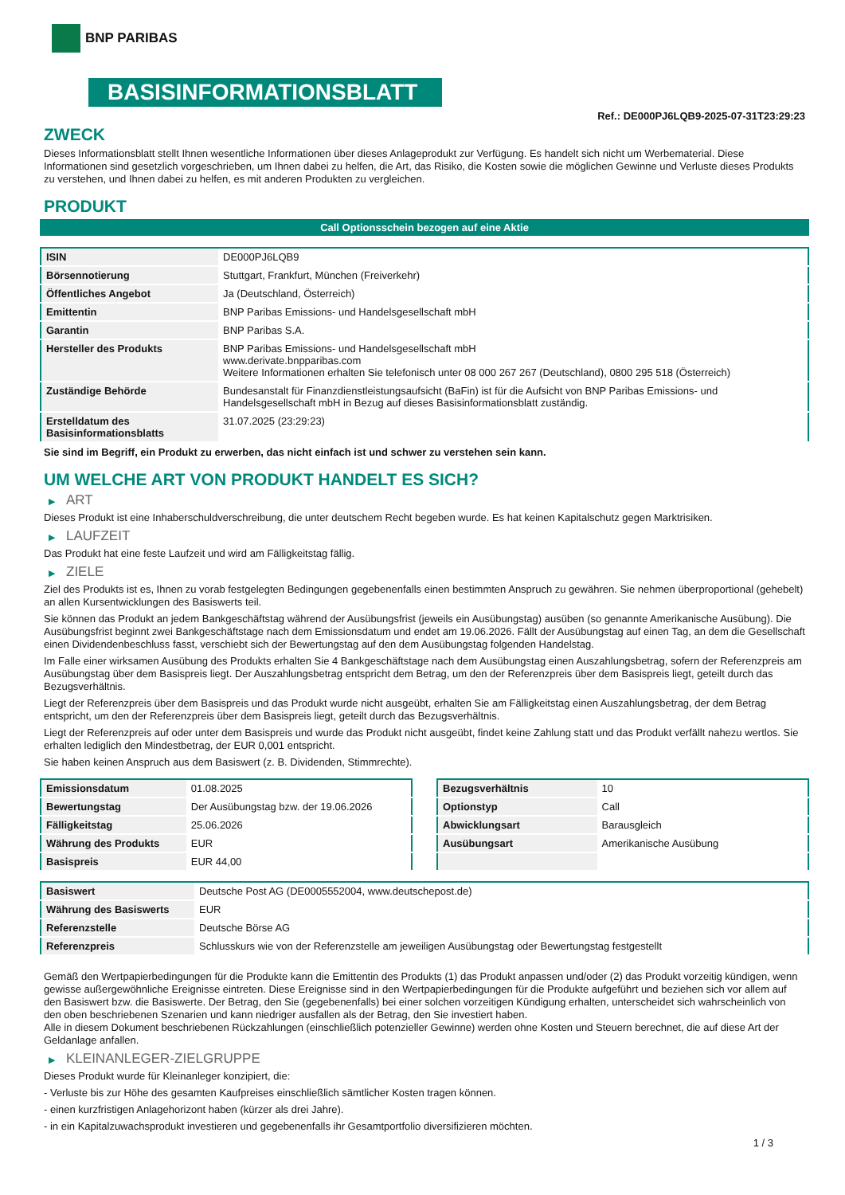BNP PARIBAS
BASISINFORMATIONSBLATT
Ref.: DE000PJ6LQB9-2025-07-31T23:29:23
ZWECK
Dieses Informationsblatt stellt Ihnen wesentliche Informationen über dieses Anlageprodukt zur Verfügung. Es handelt sich nicht um Werbematerial. Diese Informationen sind gesetzlich vorgeschrieben, um Ihnen dabei zu helfen, die Art, das Risiko, die Kosten sowie die möglichen Gewinne und Verluste dieses Produkts zu verstehen, und Ihnen dabei zu helfen, es mit anderen Produkten zu vergleichen.
PRODUKT
Call Optionsschein bezogen auf eine Aktie
| ISIN | DE000PJ6LQB9 |
| Börsennotierung | Stuttgart, Frankfurt, München (Freiverkehr) |
| Öffentliches Angebot | Ja (Deutschland, Österreich) |
| Emittentin | BNP Paribas Emissions- und Handelsgesellschaft mbH |
| Garantin | BNP Paribas S.A. |
| Hersteller des Produkts | BNP Paribas Emissions- und Handelsgesellschaft mbH www.derivate.bnpparibas.com Weitere Informationen erhalten Sie telefonisch unter 08 000 267 267 (Deutschland), 0800 295 518 (Österreich) |
| Zuständige Behörde | Bundesanstalt für Finanzdienstleistungsaufsicht (BaFin) ist für die Aufsicht von BNP Paribas Emissions- und Handelsgesellschaft mbH in Bezug auf dieses Basisinformationsblatt zuständig. |
| Erstelldatum des Basisinformationsblatts | 31.07.2025 (23:29:23) |
Sie sind im Begriff, ein Produkt zu erwerben, das nicht einfach ist und schwer zu verstehen sein kann.
UM WELCHE ART VON PRODUKT HANDELT ES SICH?
▶ ART
Dieses Produkt ist eine Inhaberschuldverschreibung, die unter deutschem Recht begeben wurde. Es hat keinen Kapitalschutz gegen Marktrisiken.
▶ LAUFZEIT
Das Produkt hat eine feste Laufzeit und wird am Fälligkeitstag fällig.
▶ ZIELE
Ziel des Produkts ist es, Ihnen zu vorab festgelegten Bedingungen gegebenenfalls einen bestimmten Anspruch zu gewähren. Sie nehmen überproportional (gehebelt) an allen Kursentwicklungen des Basiswerts teil.
Sie können das Produkt an jedem Bankgeschäftstag während der Ausübungsfrist (jeweils ein Ausübungstag) ausüben (so genannte Amerikanische Ausübung). Die Ausübungsfrist beginnt zwei Bankgeschäftstage nach dem Emissionsdatum und endet am 19.06.2026. Fällt der Ausübungstag auf einen Tag, an dem die Gesellschaft einen Dividendenbeschluss fasst, verschiebt sich der Bewertungstag auf den dem Ausübungstag folgenden Handelstag.
Im Falle einer wirksamen Ausübung des Produkts erhalten Sie 4 Bankgeschäftstage nach dem Ausübungstag einen Auszahlungsbetrag, sofern der Referenzpreis am Ausübungstag über dem Basispreis liegt. Der Auszahlungsbetrag entspricht dem Betrag, um den der Referenzpreis über dem Basispreis liegt, geteilt durch das Bezugsverhältnis.
Liegt der Referenzpreis über dem Basispreis und das Produkt wurde nicht ausgeübt, erhalten Sie am Fälligkeitstag einen Auszahlungsbetrag, der dem Betrag entspricht, um den der Referenzpreis über dem Basispreis liegt, geteilt durch das Bezugsverhältnis.
Liegt der Referenzpreis auf oder unter dem Basispreis und wurde das Produkt nicht ausgeübt, findet keine Zahlung statt und das Produkt verfällt nahezu wertlos. Sie erhalten lediglich den Mindestbetrag, der EUR 0,001 entspricht.
Sie haben keinen Anspruch aus dem Basiswert (z. B. Dividenden, Stimmrechte).
| Emissionsdatum | 01.08.2025 |
| Bewertungstag | Der Ausübungstag bzw. der 19.06.2026 |
| Fälligkeitstag | 25.06.2026 |
| Währung des Produkts | EUR |
| Basispreis | EUR 44,00 |
| Bezugsverhältnis | 10 |
| Optionstyp | Call |
| Abwicklungsart | Barausgleich |
| Ausübungsart | Amerikanische Ausübung |
| Basiswert | Deutsche Post AG (DE0005552004, www.deutschepost.de) |
| Währung des Basiswerts | EUR |
| Referenzstelle | Deutsche Börse AG |
| Referenzpreis | Schlusskurs wie von der Referenzstelle am jeweiligen Ausübungstag oder Bewertungstag festgestellt |
Gemäß den Wertpapierbedingungen für die Produkte kann die Emittentin des Produkts (1) das Produkt anpassen und/oder (2) das Produkt vorzeitig kündigen, wenn gewisse außergewöhnliche Ereignisse eintreten. Diese Ereignisse sind in den Wertpapierbedingungen für die Produkte aufgeführt und beziehen sich vor allem auf den Basiswert bzw. die Basiswerte. Der Betrag, den Sie (gegebenenfalls) bei einer solchen vorzeitigen Kündigung erhalten, unterscheidet sich wahrscheinlich von den oben beschriebenen Szenarien und kann niedriger ausfallen als der Betrag, den Sie investiert haben.
Alle in diesem Dokument beschriebenen Rückzahlungen (einschließlich potenzieller Gewinne) werden ohne Kosten und Steuern berechnet, die auf diese Art der Geldanlage anfallen.
▶ KLEINANLEGER-ZIELGRUPPE
Dieses Produkt wurde für Kleinanleger konzipiert, die:
- Verluste bis zur Höhe des gesamten Kaufpreises einschließlich sämtlicher Kosten tragen können.
- einen kurzfristigen Anlagehorizont haben (kürzer als drei Jahre).
- in ein Kapitalzuwachsprodukt investieren und gegebenenfalls ihr Gesamtportfolio diversifizieren möchten.
1 / 3